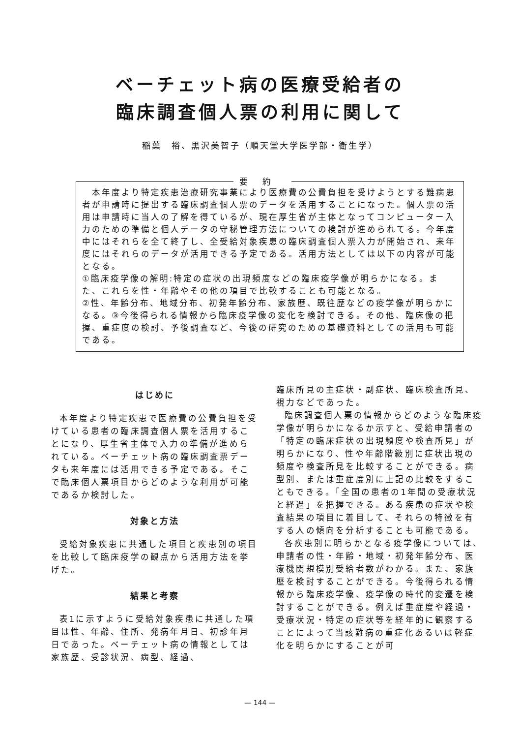ベーチェット病の医療受給者の
臨床調査個人票の利用に関して
稲葉　裕、黒沢美智子（順天堂大学医学部・衛生学）
要約
　本年度より特定疾患治療研究事業により医療費の公費負担を受けようとする難病患者が申請時に提出する臨床調査個人票のデータを活用することになった。個人票の活用は申請時に当人の了解を得ているが、現在厚生省が主体となってコンピューター入力のための準備と個人データの守秘管理方法についての検討が進められてる。今年度中にはそれらを全て終了し、全受給対象疾患の臨床調査個人票入力が開始され、来年度にはそれらのデータが活用できる予定である。活用方法としては以下の内容が可能となる。
①臨床疫学像の解明:特定の症状の出現頻度などの臨床疫学像が明らかになる。また、これらを性・年齢やその他の項目で比較することも可能となる。
②性、年齢分布、地域分布、初発年齢分布、家族歴、既往歴などの疫学像が明らかになる。③今後得られる情報から臨床疫学像の変化を検討できる。その他、臨床像の把握、重症度の検討、予後調査など、今後の研究のための基礎資料としての活用も可能である。
はじめに
本年度より特定疾患で医療費の公費負担を受けている患者の臨床調査個人票を活用することになり、厚生省主体で入力の準備が進められている。ベーチェット病の臨床調査票データも来年度には活用できる予定である。そこで臨床個人票項目からどのような利用が可能であるか検討した。
対象と方法
受給対象疾患に共通した項目と疾患別の項目を比較して臨床疫学の観点から活用方法を挙げた。
結果と考察
表1に示すように受給対象疾患に共通した項目は性、年齢、住所、発病年月日、初診年月日であった。ベーチェット病の情報としては家族歴、受診状況、病型、経過、
臨床所見の主症状・副症状、臨床検査所見、視力などであった。
臨床調査個人票の情報からどのような臨床疫学像が明らかになるか示すと、受給申請者の「特定の臨床症状の出現頻度や検査所見」が明らかになり、性や年齢階級別に症状出現の頻度や検査所見を比較することができる。病型別、または重症度別に上記の比較をすることもできる。「全国の患者の1年間の受療状況と経過」を把握できる。ある疾患の症状や検査結果の項目に着目して、それらの特徴を有する人の傾向を分析することも可能である。
各疾患別に明らかとなる疫学像については、申請者の性・年齢・地域・初発年齢分布、医療機関規模別受給者数がわかる。また、家族歴を検討することができる。今後得られる情報から臨床疫学像、疫学像の時代的変遷を検討することができる。例えば重症度や経過・受療状況・特定の症状等を経年的に観察することによって当該難病の重症化あるいは軽症化を明らかにすることが可
— 144 —